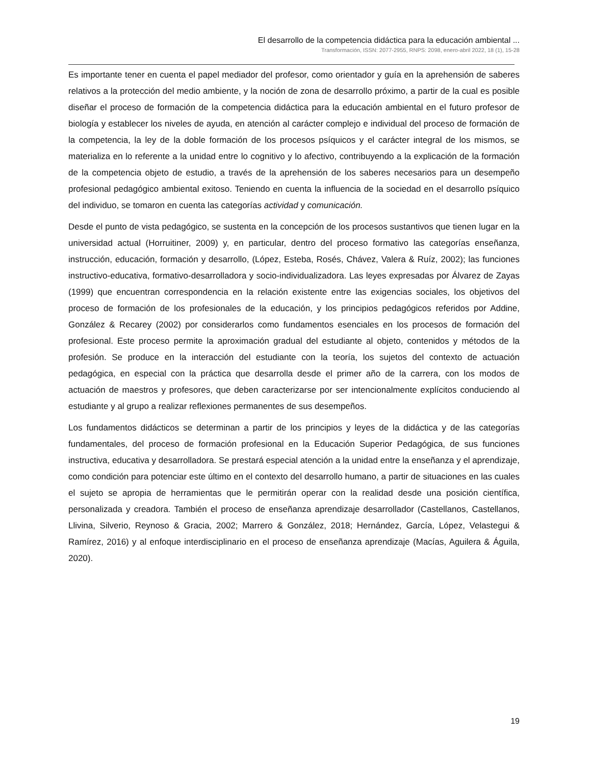El desarrollo de la competencia didáctica para la educación ambiental ...
Transformación, ISSN: 2077-2955, RNPS: 2098, enero-abril 2022, 18 (1), 15-28
Es importante tener en cuenta el papel mediador del profesor, como orientador y guía en la aprehensión de saberes relativos a la protección del medio ambiente, y la noción de zona de desarrollo próximo, a partir de la cual es posible diseñar el proceso de formación de la competencia didáctica para la educación ambiental en el futuro profesor de biología y establecer los niveles de ayuda, en atención al carácter complejo e individual del proceso de formación de la competencia, la ley de la doble formación de los procesos psíquicos y el carácter integral de los mismos, se materializa en lo referente a la unidad entre lo cognitivo y lo afectivo, contribuyendo a la explicación de la formación de la competencia objeto de estudio, a través de la aprehensión de los saberes necesarios para un desempeño profesional pedagógico ambiental exitoso. Teniendo en cuenta la influencia de la sociedad en el desarrollo psíquico del individuo, se tomaron en cuenta las categorías actividad y comunicación.
Desde el punto de vista pedagógico, se sustenta en la concepción de los procesos sustantivos que tienen lugar en la universidad actual (Horruitiner, 2009) y, en particular, dentro del proceso formativo las categorías enseñanza, instrucción, educación, formación y desarrollo, (López, Esteba, Rosés, Chávez, Valera & Ruíz, 2002); las funciones instructivo-educativa, formativo-desarrolladora y socio-individualizadora. Las leyes expresadas por Álvarez de Zayas (1999) que encuentran correspondencia en la relación existente entre las exigencias sociales, los objetivos del proceso de formación de los profesionales de la educación, y los principios pedagógicos referidos por Addine, González & Recarey (2002) por considerarlos como fundamentos esenciales en los procesos de formación del profesional. Este proceso permite la aproximación gradual del estudiante al objeto, contenidos y métodos de la profesión. Se produce en la interacción del estudiante con la teoría, los sujetos del contexto de actuación pedagógica, en especial con la práctica que desarrolla desde el primer año de la carrera, con los modos de actuación de maestros y profesores, que deben caracterizarse por ser intencionalmente explícitos conduciendo al estudiante y al grupo a realizar reflexiones permanentes de sus desempeños.
Los fundamentos didácticos se determinan a partir de los principios y leyes de la didáctica y de las categorías fundamentales, del proceso de formación profesional en la Educación Superior Pedagógica, de sus funciones instructiva, educativa y desarrolladora. Se prestará especial atención a la unidad entre la enseñanza y el aprendizaje, como condición para potenciar este último en el contexto del desarrollo humano, a partir de situaciones en las cuales el sujeto se apropia de herramientas que le permitirán operar con la realidad desde una posición científica, personalizada y creadora. También el proceso de enseñanza aprendizaje desarrollador (Castellanos, Castellanos, Llivina, Silverio, Reynoso & Gracia, 2002; Marrero & González, 2018; Hernández, García, López, Velastegui & Ramírez, 2016) y al enfoque interdisciplinario en el proceso de enseñanza aprendizaje (Macías, Aguilera & Águila, 2020).
19